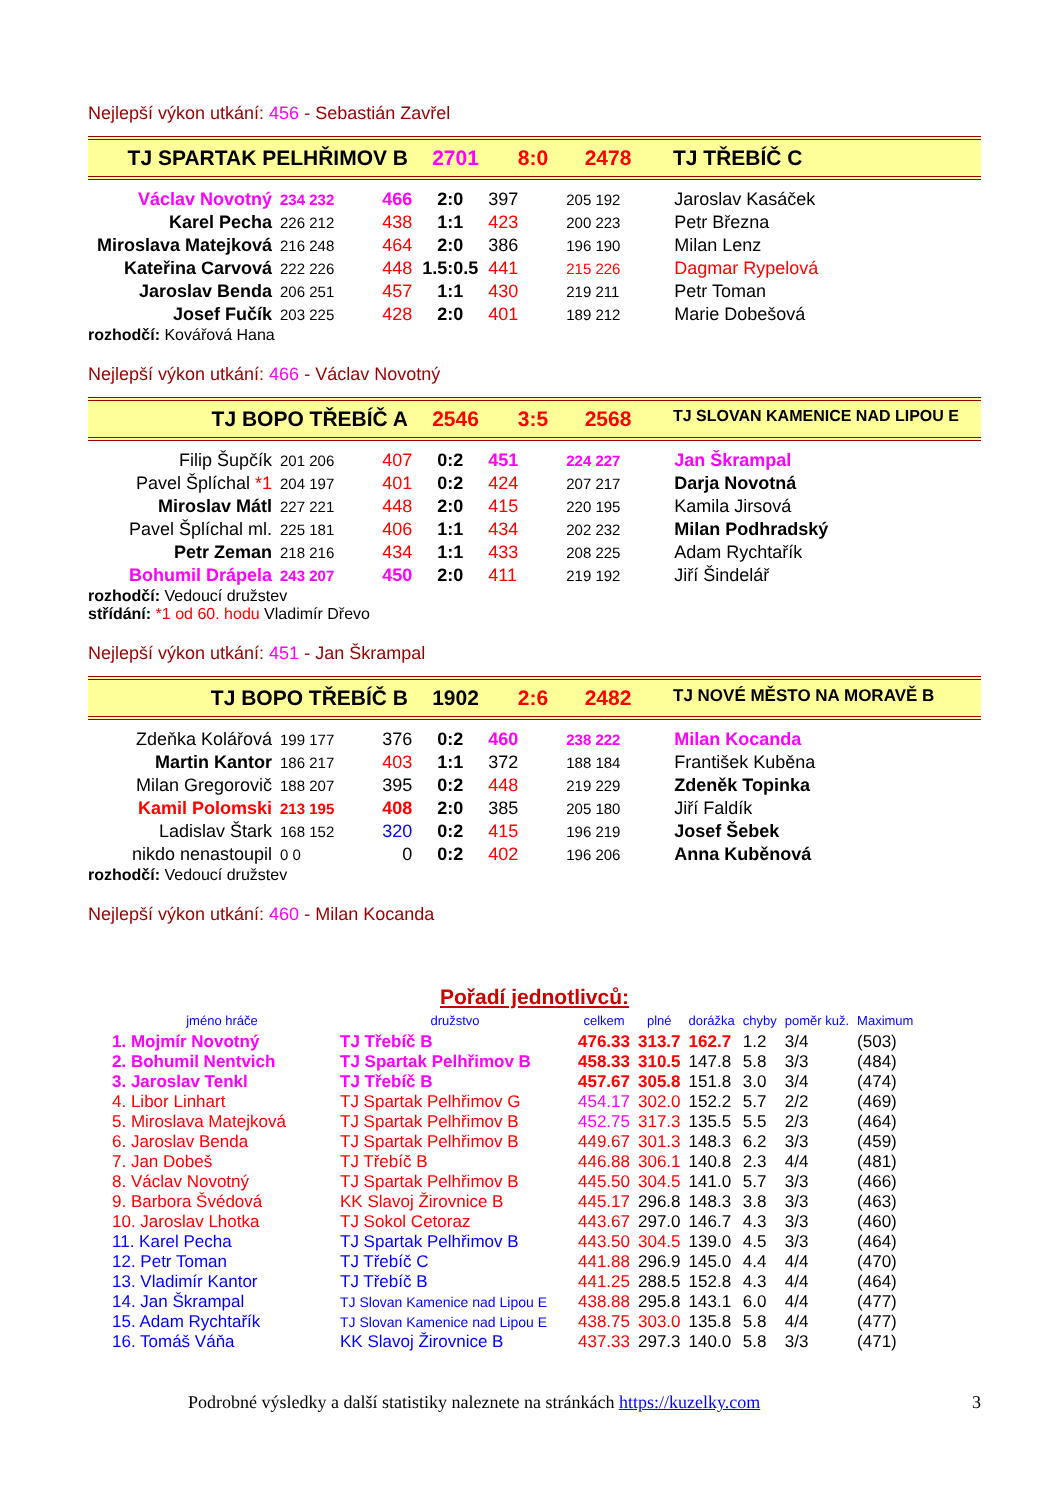Nejlepší výkon utkání: 456 - Sebastián Zavřel
TJ SPARTAK PELHŘIMOV B 2701 8:0 2478 TJ TŘEBÍČ C
| Václav Novotný | 234 232 | 466 | 2:0 | 397 | 205 192 | Jaroslav Kasáček |
| Karel Pecha | 226 212 | 438 | 1:1 | 423 | 200 223 | Petr Března |
| Miroslava Matejková | 216 248 | 464 | 2:0 | 386 | 196 190 | Milan Lenz |
| Kateřina Carvová | 222 226 | 448 | 1.5:0.5 | 441 | 215 226 | Dagmar Rypelová |
| Jaroslav Benda | 206 251 | 457 | 1:1 | 430 | 219 211 | Petr Toman |
| Josef Fučík | 203 225 | 428 | 2:0 | 401 | 189 212 | Marie Dobešová |
rozhodčí: Kovářová Hana
Nejlepší výkon utkání: 466 - Václav Novotný
TJ BOPO TŘEBÍČ A 2546 3:5 2568
TJ SLOVAN KAMENICE NAD LIPOU E
| Filip Šupčík | 201 206 | 407 | 0:2 | 451 | 224 227 | Jan Škrampal |
| Pavel Šplíchal *1 | 204 197 | 401 | 0:2 | 424 | 207 217 | Darja Novotná |
| Miroslav Mátl | 227 221 | 448 | 2:0 | 415 | 220 195 | Kamila Jirsová |
| Pavel Šplíchal ml. | 225 181 | 406 | 1:1 | 434 | 202 232 | Milan Podhradský |
| Petr Zeman | 218 216 | 434 | 1:1 | 433 | 208 225 | Adam Rychtařík |
| Bohumil Drápela | 243 207 | 450 | 2:0 | 411 | 219 192 | Jiří Šindelář |
rozhodčí: Vedoucí družstev
střídání: *1 od 60. hodu Vladimír Dřevo
Nejlepší výkon utkání: 451 - Jan Škrampal
TJ BOPO TŘEBÍČ B 1902 2:6 2482
TJ NOVÉ MĚSTO NA MORAVĚ B
| Zdeňka Kolářová | 199 177 | 376 | 0:2 | 460 | 238 222 | Milan Kocanda |
| Martin Kantor | 186 217 | 403 | 1:1 | 372 | 188 184 | František Kuběna |
| Milan Gregorovič | 188 207 | 395 | 0:2 | 448 | 219 229 | Zdeněk Topinka |
| Kamil Polomski | 213 195 | 408 | 2:0 | 385 | 205 180 | Jiří Faldík |
| Ladislav Štark | 168 152 | 320 | 0:2 | 415 | 196 219 | Josef Šebek |
| nikdo nenastoupil | 0 0 | 0 | 0:2 | 402 | 196 206 | Anna Kuběnová |
rozhodčí: Vedoucí družstev
Nejlepší výkon utkání: 460 - Milan Kocanda
Pořadí jednotlivců:
| jméno hráče | družstvo | celkem | plné | dorážka | chyby | poměr kuž. | Maximum |
| --- | --- | --- | --- | --- | --- | --- | --- |
| 1. Mojmír Novotný | TJ Třebíč B | 476.33 | 313.7 | 162.7 | 1.2 | 3/4 | (503) |
| 2. Bohumil Nentvich | TJ Spartak Pelhřimov B | 458.33 | 310.5 | 147.8 | 5.8 | 3/3 | (484) |
| 3. Jaroslav Tenkl | TJ Třebíč B | 457.67 | 305.8 | 151.8 | 3.0 | 3/4 | (474) |
| 4. Libor Linhart | TJ Spartak Pelhřimov G | 454.17 | 302.0 | 152.2 | 5.7 | 2/2 | (469) |
| 5. Miroslava Matejková | TJ Spartak Pelhřimov B | 452.75 | 317.3 | 135.5 | 5.5 | 2/3 | (464) |
| 6. Jaroslav Benda | TJ Spartak Pelhřimov B | 449.67 | 301.3 | 148.3 | 6.2 | 3/3 | (459) |
| 7. Jan Dobeš | TJ Třebíč B | 446.88 | 306.1 | 140.8 | 2.3 | 4/4 | (481) |
| 8. Václav Novotný | TJ Spartak Pelhřimov B | 445.50 | 304.5 | 141.0 | 5.7 | 3/3 | (466) |
| 9. Barbora Švédová | KK Slavoj Žirovnice B | 445.17 | 296.8 | 148.3 | 3.8 | 3/3 | (463) |
| 10. Jaroslav Lhotka | TJ Sokol Cetoraz | 443.67 | 297.0 | 146.7 | 4.3 | 3/3 | (460) |
| 11. Karel Pecha | TJ Spartak Pelhřimov B | 443.50 | 304.5 | 139.0 | 4.5 | 3/3 | (464) |
| 12. Petr Toman | TJ Třebíč C | 441.88 | 296.9 | 145.0 | 4.4 | 4/4 | (470) |
| 13. Vladimír Kantor | TJ Třebíč B | 441.25 | 288.5 | 152.8 | 4.3 | 4/4 | (464) |
| 14. Jan Škrampal | TJ Slovan Kamenice nad Lipou E | 438.88 | 295.8 | 143.1 | 6.0 | 4/4 | (477) |
| 15. Adam Rychtařík | TJ Slovan Kamenice nad Lipou E | 438.75 | 303.0 | 135.8 | 5.8 | 4/4 | (477) |
| 16. Tomáš Váňa | KK Slavoj Žirovnice B | 437.33 | 297.3 | 140.0 | 5.8 | 3/3 | (471) |
Podrobné výsledky a další statistiky naleznete na stránkách https://kuzelky.com 3